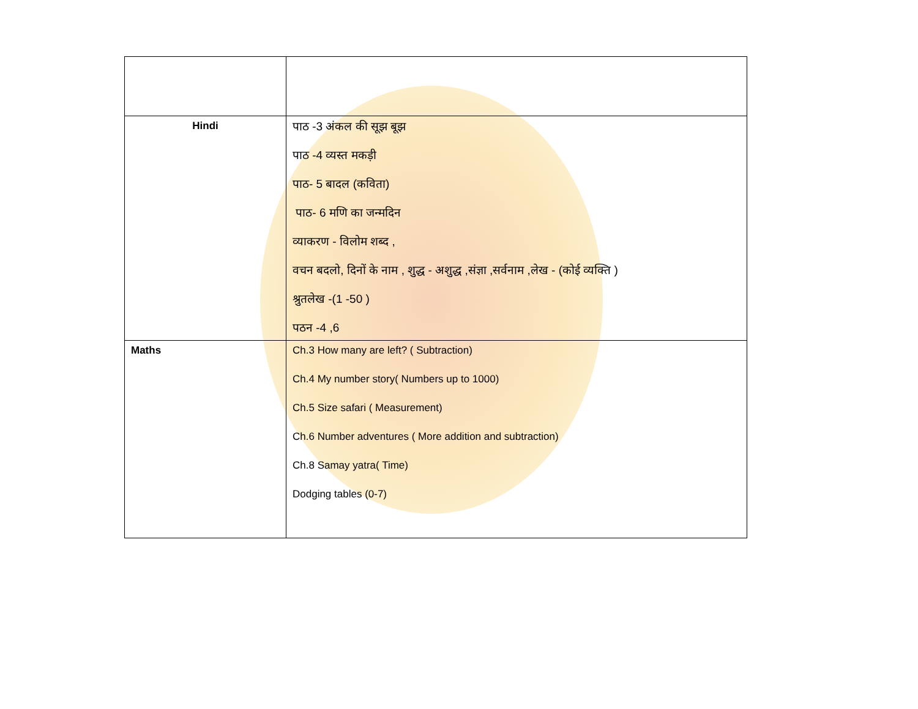| Hindi | पाठ -3 अंकल की सूझ बूझ पाठ -4 व्यस्त मकड़ी पाठ- 5 बादल (कविता) पाठ- 6 मणि का जन्मदिन व्याकरण - विलोम शब्द , वचन बदलो, दिनों के नाम , शुद्ध - अशुद्ध ,संज्ञा ,सर्वनाम ,लेख - (कोई व्यक्ति ) श्रुतलेख -(1 -50 ) पठन -4 ,6 |
| Maths | Ch.3 How many are left? ( Subtraction) Ch.4 My number story( Numbers up to 1000) Ch.5 Size safari ( Measurement) Ch.6 Number adventures ( More addition and subtraction) Ch.8 Samay yatra( Time) Dodging tables (0-7) |